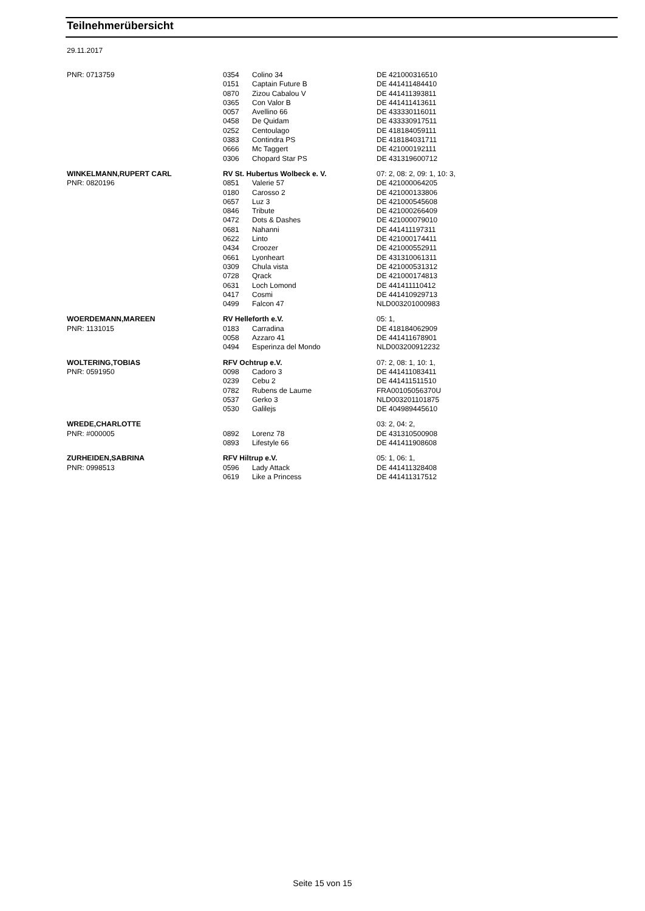Teilnehmerübersicht
29.11.2017
| PNR: 0713759 | 0354 | Colino 34 | DE 421000316510 |
| | 0151 | Captain Future B | DE 441411484410 |
| | 0870 | Zizou Cabalou V | DE 441411393811 |
| | 0365 | Con Valor B | DE 441411413611 |
| | 0057 | Avellino 66 | DE 433330116011 |
| | 0458 | De Quidam | DE 433330917511 |
| | 0252 | Centoulago | DE 418184059111 |
| | 0383 | Contindra PS | DE 418184031711 |
| | 0666 | Mc Taggert | DE 421000192111 |
| | 0306 | Chopard Star PS | DE 431319600712 |
| WINKELMANN,RUPERT CARL | RV St. Hubertus Wolbeck e. V. | | 07: 2, 08: 2, 09: 1, 10: 3, |
| PNR: 0820196 | 0851 | Valerie 57 | DE 421000064205 |
| | 0180 | Carosso 2 | DE 421000133806 |
| | 0657 | Luz 3 | DE 421000545608 |
| | 0846 | Tribute | DE 421000266409 |
| | 0472 | Dots & Dashes | DE 421000079010 |
| | 0681 | Nahanni | DE 441411197311 |
| | 0622 | Linto | DE 421000174411 |
| | 0434 | Croozer | DE 421000552911 |
| | 0661 | Lyonheart | DE 431310061311 |
| | 0309 | Chula vista | DE 421000531312 |
| | 0728 | Qrack | DE 421000174813 |
| | 0631 | Loch Lomond | DE 441411110412 |
| | 0417 | Cosmi | DE 441410929713 |
| | 0499 | Falcon 47 | NLD003201000983 |
| WOERDEMANN,MAREEN | RV Helleforth e.V. | | 05: 1, |
| PNR: 1131015 | 0183 | Carradina | DE 418184062909 |
| | 0058 | Azzaro 41 | DE 441411678901 |
| | 0494 | Esperinza del Mondo | NLD003200912232 |
| WOLTERING,TOBIAS | RFV Ochtrup e.V. | | 07: 2, 08: 1, 10: 1, |
| PNR: 0591950 | 0098 | Cadoro 3 | DE 441411083411 |
| | 0239 | Cebu 2 | DE 441411511510 |
| | 0782 | Rubens de Laume | FRA00105056370U |
| | 0537 | Gerko 3 | NLD003201101875 |
| | 0530 | Galilejs | DE 404989445610 |
| WREDE,CHARLOTTE | | | 03: 2, 04: 2, |
| PNR: #000005 | 0892 | Lorenz 78 | DE 431310500908 |
| | 0893 | Lifestyle 66 | DE 441411908608 |
| ZURHEIDEN,SABRINA | RFV Hiltrup e.V. | | 05: 1, 06: 1, |
| PNR: 0998513 | 0596 | Lady Attack | DE 441411328408 |
| | 0619 | Like a Princess | DE 441411317512 |
Seite 15 von 15